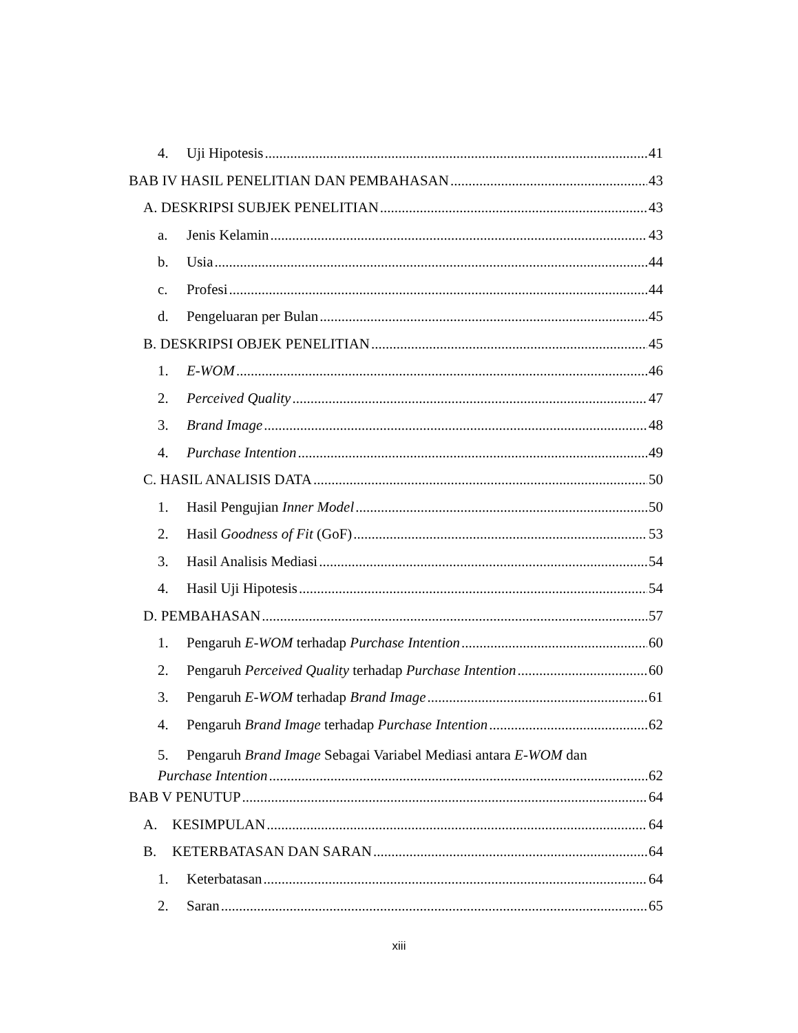4. Uji Hipotesis 41
BAB IV HASIL PENELITIAN DAN PEMBAHASAN 43
A. DESKRIPSI SUBJEK PENELITIAN 43
a. Jenis Kelamin 43
b. Usia 44
c. Profesi 44
d. Pengeluaran per Bulan 45
B. DESKRIPSI OBJEK PENELITIAN 45
1. E-WOM 46
2. Perceived Quality 47
3. Brand Image 48
4. Purchase Intention 49
C. HASIL ANALISIS DATA 50
1. Hasil Pengujian Inner Model 50
2. Hasil Goodness of Fit (GoF) 53
3. Hasil Analisis Mediasi 54
4. Hasil Uji Hipotesis 54
D. PEMBAHASAN 57
1. Pengaruh E-WOM terhadap Purchase Intention 60
2. Pengaruh Perceived Quality terhadap Purchase Intention 60
3. Pengaruh E-WOM terhadap Brand Image 61
4. Pengaruh Brand Image terhadap Purchase Intention 62
5. Pengaruh Brand Image Sebagai Variabel Mediasi antara E-WOM dan
Purchase Intention 62
BAB V PENUTUP 64
A. KESIMPULAN 64
B. KETERBATASAN DAN SARAN 64
1. Keterbatasan 64
2. Saran 65
xiii